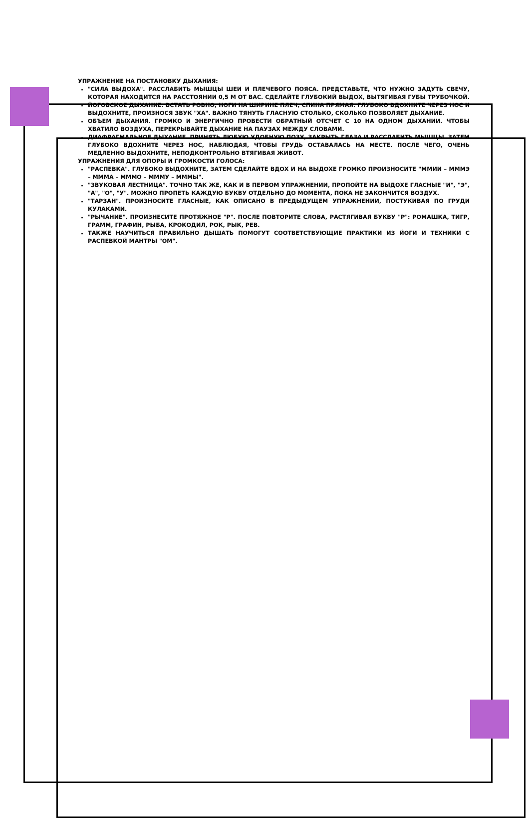УПРАЖНЕНИЕ НА ПОСТАНОВКУ ДЫХАНИЯ:
"СИЛА ВЫДОХА". РАССЛАБИТЬ МЫШЦЫ ШЕИ И ПЛЕЧЕВОГО ПОЯСА. ПРЕДСТАВЬТЕ, ЧТО НУЖНО ЗАДУТЬ СВЕЧУ, КОТОРАЯ НАХОДИТСЯ НА РАССТОЯНИИ 0,5 М ОТ ВАС. СДЕЛАЙТЕ ГЛУБОКИЙ ВЫДОХ, ВЫТЯГИВАЯ ГУБЫ ТРУБОЧКОЙ.
ЙОГОВСКОЕ ДЫХАНИЕ. ВСТАТЬ РОВНО, НОГИ НА ШИРИНЕ ПЛЕЧ, СПИНА ПРЯМАЯ. ГЛУБОКО ВДОХНИТЕ ЧЕРЕЗ НОС И ВЫДОХНИТЕ, ПРОИЗНОСЯ ЗВУК "ХА". ВАЖНО ТЯНУТЬ ГЛАСНУЮ СТОЛЬКО, СКОЛЬКО ПОЗВОЛЯЕТ ДЫХАНИЕ.
ОБЪЕМ ДЫХАНИЯ. ГРОМКО И ЭНЕРГИЧНО ПРОВЕСТИ ОБРАТНЫЙ ОТСЧЕТ С 10 НА ОДНОМ ДЫХАНИИ. ЧТОБЫ ХВАТИЛО ВОЗДУХА, ПЕРЕКРЫВАЙТЕ ДЫХАНИЕ НА ПАУЗАХ МЕЖДУ СЛОВАМИ.
ДИАФРАГМАЛЬНОЕ ДЫХАНИЕ. ПРИНЯТЬ ЛЮБУЮ УДОБНУЮ ПОЗУ, ЗАКРЫТЬ ГЛАЗА И РАССЛАБИТЬ МЫШЦЫ. ЗАТЕМ ГЛУБОКО ВДОХНИТЕ ЧЕРЕЗ НОС, НАБЛЮДАЯ, ЧТОБЫ ГРУДЬ ОСТАВАЛАСЬ НА МЕСТЕ. ПОСЛЕ ЧЕГО, ОЧЕНЬ МЕДЛЕННО ВЫДОХНИТЕ, НЕПОДКОНТРОЛЬНО ВТЯГИВАЯ ЖИВОТ.
УПРАЖНЕНИЯ ДЛЯ ОПОРЫ И ГРОМКОСТИ ГОЛОСА:
"РАСПЕВКА". ГЛУБОКО ВЫДОХНИТЕ, ЗАТЕМ СДЕЛАЙТЕ ВДОХ И НА ВЫДОХЕ ГРОМКО ПРОИЗНОСИТЕ "ММИИ – МММЭ – МММА – МММО – ММMУ – МММЫ".
"ЗВУКОВАЯ ЛЕСТНИЦА". ТОЧНО ТАК ЖЕ, КАК И В ПЕРВОМ УПРАЖНЕНИИ, ПРОПОЙТЕ НА ВЫДОХЕ ГЛАСНЫЕ "И", "Э", "А", "О", "У". МОЖНО ПРОПЕТЬ КАЖДУЮ БУКВУ ОТДЕЛЬНО ДО МОМЕНТА, ПОКА НЕ ЗАКОНЧИТСЯ ВОЗДУХ.
"ТАРЗАН". ПРОИЗНОСИТЕ ГЛАСНЫЕ, КАК ОПИСАНО В ПРЕДЫДУЩЕМ УПРАЖНЕНИИ, ПОСТУКИВАЯ ПО ГРУДИ КУЛАКАМИ.
"РЫЧАНИЕ". ПРОИЗНЕСИТЕ ПРОТЯЖНОЕ "Р". ПОСЛЕ ПОВТОРИТЕ СЛОВА, РАСТЯГИВАЯ БУКВУ "Р": РОМАШКА, ТИГР, ГРАММ, ГРАФИН, РЫБА, КРОКОДИЛ, РОК, РЫК, РЕВ.
ТАКЖЕ НАУЧИТЬСЯ ПРАВИЛЬНО ДЫШАТЬ ПОМОГУТ СООТВЕТСТВУЮЩИЕ ПРАКТИКИ ИЗ ЙОГИ И ТЕХНИКИ С РАСПЕВКОЙ МАНТРЫ "ОМ".